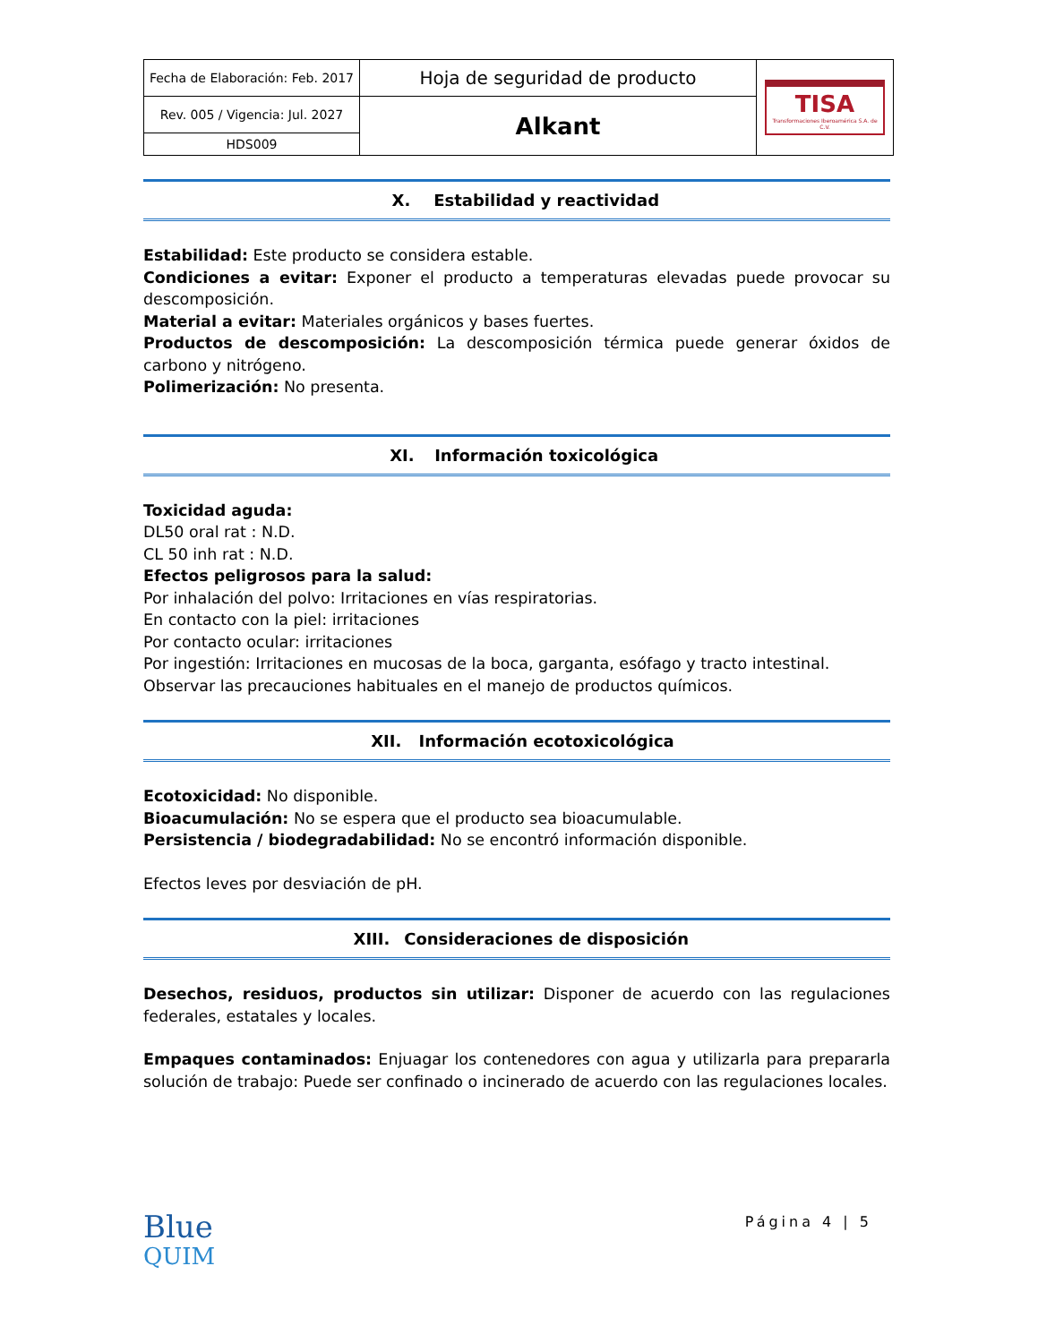| Fecha de Elaboración: Feb. 2017 | Hoja de seguridad de producto | TISA Transformaciones Iberoamérica S.A. de C.V. |
| Rev. 005 / Vigencia: Jul. 2027 | Alkant | |
| HDS009 | | |
X. Estabilidad y reactividad
Estabilidad: Este producto se considera estable.
Condiciones a evitar: Exponer el producto a temperaturas elevadas puede provocar su descomposición.
Material a evitar: Materiales orgánicos y bases fuertes.
Productos de descomposición: La descomposición térmica puede generar óxidos de carbono y nitrógeno.
Polimerización: No presenta.
XI. Información toxicológica
Toxicidad aguda:
DL50 oral rat : N.D.
CL 50 inh rat : N.D.
Efectos peligrosos para la salud:
Por inhalación del polvo: Irritaciones en vías respiratorias.
En contacto con la piel: irritaciones
Por contacto ocular: irritaciones
Por ingestión: Irritaciones en mucosas de la boca, garganta, esófago y tracto intestinal.
Observar las precauciones habituales en el manejo de productos químicos.
XII. Información ecotoxicológica
Ecotoxicidad: No disponible.
Bioacumulación: No se espera que el producto sea bioacumulable.
Persistencia / biodegradabilidad: No se encontró información disponible.
Efectos leves por desviación de pH.
XIII. Consideraciones de disposición
Desechos, residuos, productos sin utilizar: Disponer de acuerdo con las regulaciones federales, estatales y locales.
Empaques contaminados: Enjuagar los contenedores con agua y utilizarla para prepararla solución de trabajo: Puede ser confinado o incinerado de acuerdo con las regulaciones locales.
Blue
QUIM
Página 4 | 5